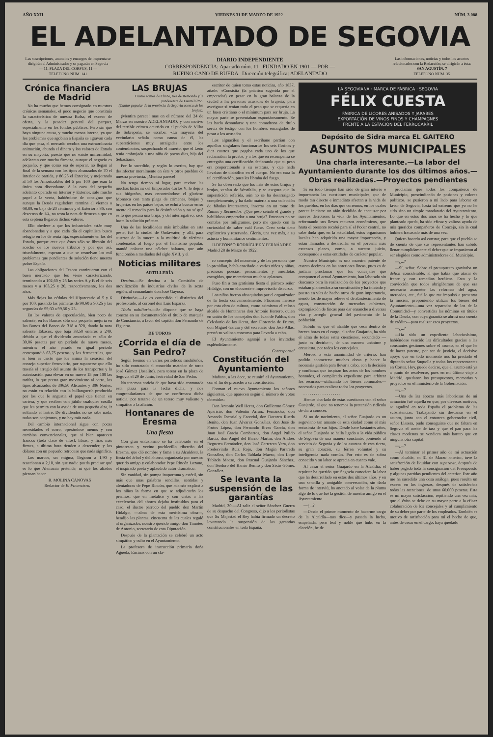AÑO XXII VIERNES 31 DE MARZO DE 1922 NÚM. 3.088
EL ADELANTADO DE SEGOVIA
Las suscripciones, anuncios y encargos de imprenta se dirigirán al Administrador y se pagarán en Segovia
— 11, PLAZA DEL CORPUS, 11 —
TELÉFONO NÚM. 141
DIARIO INDEPENDIENTE
CORRESPONDENCIA: Apartado núm. 11 FUNDADO EN 1901 — POR — RUFINO CANO DE RUEDA Dirección telegráfica: ADELANTADO
Las informaciones, noticias y todos los asuntos relacionados con la Redacción, se dirigirán a ésta:
SAN AGUSTÍN, 7
TELÉFONO NÚM. 35
Crónica financiera de Madrid
No ha mucho que hemos consignado en nuestras crónicas semanales, el poco negocio que constituía la característica de nuestra Bolsa, el exceso de oferta, y la pesadez general del parquet, especialmente en los fondos públicos. Pero sin que haya ninguna causa, y mucho menos interna, ya que los problemas que agobian a España se agravan cada día que pasa, el mercado recobra una extraordinaria animación, abunda el dinero y los valores de Estado en su mayoría, puesto que no existe uniformidad, adelantan con mucha firmeza, aunque el negocio es pequeño, y que como era de esperar, no llegan al final de la semana con los tipos alcanzados de 70 el interior de partida, y 86,25 el Exterior, y mejorando al 50 los Amortizables del 5 por 100 que eran la única nota discordante. A la caza del pequeño adelanto operado en Interior y Exterior, sale mucho papel a la venta, habiéndose de consignar que aunque la Deuda reguladora termina el viernes a 68,80, en baja de 20 céntimos y el Exterior a 86, con descenso de 1/4, no resta la nota de firmeza a que en esta septena llegaron dichos valores.
Ello obedece a que los industriales están muy abandonados y a que cada día el capitalista busca refugio en los de renta fija, especialmente en los del Estado, porque cree que éstos sólo se librarán del acecho de los nuevos tributos y por que así, triunfalmente, esperan a que se resuelvan los mil problemas que pendientes de solución tiene nuestra pobre España.
Las obligaciones del Tesoro continuaron con el buen mercado que les viene caracterizando, terminando a 102,60 y 25 las series A y B el de seis meses y a 103,25 y 20, respectivamente, los dos años.
Más flojas las cédulas del Hipotecario al 5 y 6 por 100, pasando las primeras de 90,60 a 90,25 y las segundas de 99,60 a 99,50 y 25.
En los valores de especulación, bien poco de saliente; en los Bancos sólo una pequeña mejoría en los Bonos del Banco de 318 a 320, dando la nota saliente Tabacos, que baja 38,50 enteros a 249, debido a que el dividendo anunciado es sólo de 30,06 pesetas por un período de nueve meses, mientras el año pasado en igual período correspondió 63,75 pesetas; y los ferrocarriles, que si bien es cierto que los anima la creación del consejo superior ferroviario, por suponerse que ello traería el arreglo del asunto de los transportes y la autorización para elevar en un nuevo 15 por 100 las tarifas, lo que presta gran movimiento al corro, los tipos alcanzados de 306,50 Alicantes y 306 Nortes, no están en relación con la bullanguería producida por los que le angustia el papel que tienen en cartera, y que reciben con júbilo cualquier cosilla que les permita con la ayuda de una pequeña alza, ir soltando el lastre. De dividendos no se sabe nada, todas son conjeturas, y no hay más nada.
Del cambio internacional sigue con pocas necesidades el corro, operándose menos y con cambios convencionales, que si bien aparecen francos (toda clase de ellos), libras, y liras más firmes, a última hora tienden a descender, y los dólares con un pequeño retroceso que nada significa.
Los marcos, un enigma, llegaron a 1,90 y reaccionan a 2,10, sin que nadie pueda precisar qué es lo que Alemania pretende, ni qué los aliados piensan hacer.
R. MOLINA CANOVAS
Redactor de El Financiero.
LAS BRUJAS
Cuatro somos de Chañe, tres de Remondo y la panderetera de Fuentelolmo.
(Cantar popular de la provincia de Segovia acerca de las brujas).
¡Mentira parece! mas en el número del 24 de Marzo en nuestro ADELANTADO, y con motivo del terrible crimen ocurrido en el pueblo de Villar de Sobrepeña, se escribe: «La mayoría del vecindario señala como causa de él, las supersticiones muy arraigadas entre los contendientes, sospechando el muerto, que el León tenía embrujada a una niña de pocos días, hija del Sebastián».
Por lo sucedido, y según lo escrito, hay que desinfectar moralmente en éste y otros pueblos de nuestra provincia. ¡Mentira parece!
No tengo tiempo ni lugar, para revisar las muchas historias del Emperador Carlos V; lo dejo a sus biógrafos, mas encontrándose el glorioso Monarca con tanta plaga de crímenes, brujas y brujerías en los países bajos, se echó a buscar en su mente el remedio para la desinfección y no sé qué es lo que pesara una bruja, y del interrogativo, saco hasta la solución práctica.
Una de las localidades más imbuídas en esta peste, fué la ciudad de Ondawater, y allí, para sustraer de la muerte a la multitud de víctimas condenadas al fuego por el fanatismo popular, mandó colocar una célebre balanza, que aún funcionaba a mediados del siglo XVII, y el
escritor de quien tomo estas noticias, año 1837, añade: «Consistía (la práctica sugerida por el emperador) en pesar en la gran balanza de la ciudad a las personas acusadas de brujería, para averiguar si tenían todo el peso que se requería en un buen cristiano o el mínimum para ser bruja. La mayor parte se presentaban espontáneamente. Se las hacía desnudarse y una comadrona de título servía de testigo con los hombres encargados de pesar a los acusados.
Los alguaciles y el escribano partían con aquellos singulares funcionarios los seis florines y diez cuartos que pagaba cada uno de los que reclamaban la prueba, y a los que en recompensa se entregaba una certificación declarando que su peso era proporcionado a su estatura, y que nada llevaban de diabólico en el cuerpo. No era cara la tal certificación, pues les libraba del fuego.
Se ha observado que los más de estos brujos y brujas, venían de Westfalia, y se asegura que la superstición referida, aún no se ha desarraigado completamente, y ha dado materia a una colección de fábulas interesantes, insertas en un tomo de Ruinas y Recuerdos. ¿Que peso señaló el grande y habilidoso emperador a una bruja? Entonces no se contaba por miligramos, pero me quedo con la curiosidad de saber cuál fuese. Creo sería dato explicativo y reservado. Gloria, una vez más, a su astucia y humanitarios sentimientos.
ILDEFONSO RODRÍGUEZ Y FERNÁNDEZ
Madrid 28 de Marzo de 1922.
Noticias militares
ARTILLERÍA
Destino.—Se destina a la Comisión de movilización de industrias civiles de la sexta región, al comandante don José Gayoso.
Distintivo.—Le es concedido el distintivo del profesorado, al coronel don Luis Esparza.
Título nobiliario.—Se dispone que se haga constar en su documentación el título de marqués de Constancia, a favor del capitán don Fernando de Figueras.
DE TOROS
¿Corrida el día de San Pedro?
Según leemos en varios periódicos madrileños, ha sido contratado el conocido matador de toros José Gómez (Joselito), para torear en la plaza de Segovia el 29 de Junio, festividad de San Pedro.
No tenemos noticia de que haya sido contratada esta plaza para la fecha dicha; y nos congratularíamos de que se confirmara dicha noticia, por tratarse de un torero muy valiente y simpático a la afición.
Hontanares de Eresma
Una fiesta
Con gran entusiasmo se ha celebrado en el pintoresco y vecino pueblecillo ribereño del Eresma, que dió nombre y fama a su Alcaldesa, la fiesta del árbol y del ahorro, organizada por nuestro querido amigo y colaborador Pepe Rincón Lozano, el inspirado poeta y aplaudido autor dramático.
Sin vanidad, sin pompa inoportuna y estéril, sin más que unas palabras sencillas, sentidas y alentadoras de Pepe Rincón, que además explicó a los niños la forma en que se adjudicarán los premios, que en metálico y con vistas a las excelencias del ahorro dejaba instituídos para el caso, el ilustre párroco del pueblo don Martín Hidalgo, —alma de esta meritísima obra—, bendijo las plantas, cincuenta de las cuales regaló al organizador, nuestro querido amigo don Timoteo de Antonio, secretario de esta Diputación.
Después de la plantación se celebró un acto simpático y culto en el Ayuntamiento.
La profesora de instrucción primaria doña Agueda, Encinas con un cla-
ro concepto del momento y de las personas que lo presidían, había enseñado a varios niños y niñas, preciosas poesías, pensamientos y anécdotas escogidos, que merecieron muchos aplausos.
Puso fin a tan gratísima fiesta el párroco señor Hidalgo, con un elocuente e improvisado discurso.
Los niños fueron obsequiados por el organizador de la fiesta convenientemente. Plácemes merece por esta obra de cultura, como asimismo el celoso alcalde de Hontanares don Antonio Herrero, quien en unión de los concejales don Juan de Pablos, don Celedonio de las Heras, don Florencio de Frutos, don Miguel García y del secretario don José Allas, prestó su valioso concurso para llevarla a cabo.
El Ayuntamiento agasajó a los invitados espléndidamente.
Corresponsal
Constitución del Ayuntamiento
Mañana, a las doce, se reunirá el Ayuntamiento, con el fin de proceder a su constitución.
Forman el nuevo Ayuntamiento los señores siguientes, que aparecen según el número de votos obtenidos:
Don Antonio Well Heras, don Guillermo Gómez Aparicio, don Valentín Arranz Fernández, don Amando Escorial y Escorial, don Doroteo Rueda Benito, don Juan Alvarez González, don José de Frutos López, don Fernando Rivas García, don Juan José García Combarros, don Angel Pulido Barcia, don Angel del Barrio Martín, don Andrés Reguerra Fernández, don José Carretero Vera, don Fredesvindo Ruiz Rojo, don Magín Parareda González, don Carlos Tablada Maeso, don Lope Tablada Maeso, don Pascual Guajardo Sánchez, don Teodoro del Barrio Benito y don Sixto Gómez González.
Se levanta la suspensión de las garantías
Madrid, 30.—Al salir el señor Sánchez Guerra de su despacho del Congreso, dijo a los periodistas que Su Majestad el Rey había firmado un decreto levantando la suspensión de las garantías constitucionales en toda España.
LA SEGOVIANA · MARCA DE FÁBRICA · SEGOVIA
FÉLIX CUESTA
FÁBRICA DE LICORES ANISADOS Y JARABES
EXPORTACIÓN DE VINOS FINOS Y CHAMPAGNES
FRENTE A LA ESTACIÓN DEL FERROCARRIL
Depósito de Sidra marca EL GAITERO
ASUNTOS MUNICIPALES
Una charla interesante.—La labor del Ayuntamiento durante los dos últimos años.—Obras realizadas.—Proyectos pendientes
Si en todo tiempo han sido de gran interés e importancia las cuestiones municipales, que de modo tan directo e inmediato afectan a la vida de los pueblos, en los días que corremos, en los cuales parece iniciarse un afán decidido de encauzar por nuevos derroteros la vida de los Ayuntamientos, reformando sus llevos recursos económicos, que hasta el presente recabó para sí el Poder central, no cabe duda que, en la actualidad, estos organismos locales han adquirido una mayor importancia, y están llamados a desarrollar en el porvenir más extensos planes, como, a nuestro juicio, corresponde a estas entidades de carácter popular.
Nuestro Municipio es una muestra patente de cuanto decimos en las anteriores líneas, pues es de justicia proclamar que los concejales que componen el actual Ayuntamiento, han laborado sin descanso para la realización de los proyectos que estaban planteados a su constitución y ha iniciado y puesto en vías de hecho otros de gran importancia, siendo los de mayor relieve el de abastecimiento de aguas, construcción de mercados cubiertos, expropiación de fincas para dar ensanche a diversas vías y arreglo general del pavimento de la población.
Sabido es que el alcalde que cesa dentro de breves horas en el cargo, el señor Guajardo, ha sido el alma de todas estas cuestiones, secundado —justo es decirlo—, de una manera unánime y entusiasta, por todos los concejales.
Merced a esta unanimidad de criterio, han podido acometerse muchas obras y hacer la necesaria gestión para llevar a cabo, con la decisión y confianza que inspiran los actos de los hombres honrados, el complicado expediente para arbitrar los recursos—utilizando los bienes comunales—necesarios para realizar todos los proyectos.
. . . . . . . . . . . . . . . . . .
Hemos charlado de estas cuestiones con el señor Guajardo, al que no tenemos la pretensión ridícula de dar a conocer.
Si no de nacimiento, el señor Guajardo es un segoviano tan amante de esta ciudad como el más entusiasta de sus hijos. Desde hace bastantes años, el señor Guajardo se halla ligado a la vida pública de Segovia de una manera constante, poniendo al servicio de Segovia y de los asuntos de esta tierra, su gran corazón, su férrea voluntad y su inteligencia nada común. Por esto es de sobra conocido y su labor se aprecia en cuanto vale.
Al cesar el señor Guajardo en la Alcaldía, el repórter ha querido que Segovia conociera la labor que ha desarrollado en estos dos últimos años, y en una sencilla y amigable conversación, sin darla forma de interviú, ha anotado al volar de la pluma algo de lo que fué la gestión de nuestro amigo en el Ayuntamiento.
—¿...?
—Desde el primer momento de hacerme cargo de la Alcaldía—nos dice—y pasada la lucha, empeñada, pero leal y noble que hubo en la elección, he de
proclamar que todos los compañeros de Municipio, prescindiendo de pasiones y colores políticos, se pusieron a mi lado para laborar en favor de Segovia, hasta tal extremo que yo no he sido sino un simple mandatario del Ayuntamiento. Lo que en estos dos años se ha hecho y lo que planteado queda, ha sido eficaz y valiosa ayuda de mis queridos compañeros de Concejo, sin la cual hubiera fracasado más de una vez.
Quiero hacerlo así constar, para que el pueblo se dé cuenta de que sus representantes han sabido llenar cumplidamente el deber que se impusieron al ser elegidos como administradores del Municipio.
—¿...?
—Sí, señor. Sobre el presupuesto gravitaba un déficit considerable, al que había que atacar de frente y con remedios heróicos. Esto y la convicción que todos abrigábamos de que era necesario acometer las reformas del agua, mercados, etc., fué lo que me impulsó a presentar la moción, proponiendo utilizar los bienes del Ayuntamiento—una vez separados de los de la Comunidad—y convertidas las nóminas en títulos de la Deuda, con cuya garantía se abrirá una cuenta de crédito—para realizar esos proyectos.
—¿...?
—Ha sido un expediente laboriosísimo, habiéndose vencido las dificultades gracias a las constantes gestiones sobre el asunto, en el que he de hacer patente, por ser de justicia, el decisivo apoyo que en todo momento nos ha prestado el diputado señor Suquella y todos los representantes en Cortes. Hoy, puede decirse, que el asunto está ya a punto de resolverse, pues en mi último viaje a Madrid, quedaron los presupuestos, memorias y proyectos en el ministerio de la Gobernación.
—¿...?
—Una de las épocas más laboriosas de mi actuación fué aquella en que, por diversos motivos, se agudizó en toda España el problema de las subsistencias. Trabajando sin descanso en el asunto, junto con el entonces gobernador civil, señor Llasera, pudo conseguirse que no faltara en Segovia el aceite de tasa y que el pan para las clases modestas se vendiera más barato que en ninguna otra capital.
—¿...?
—Al terminar el primer año de mi actuación como alcalde, en 31 de Marzo anterior, tuve la satisfacción de liquidar con superavit, después de haber pagado toda la consignación del Presupuesto y algunas partidas pendientes del anterior. Este año me ha sucedido una cosa análoga, pues resulta un exceso en los ingresos, después de satisfechas todas las atenciones, de unas 60.000 pesetas. Esta es mi mayor satisfacción, repitiendo una vez más, que el éxito se debe en su mayor parte a la eficaz colaboración de los concejales y al cumplimiento de su deber por parte de los empleados. También es motivo de satisfacción para mí el hecho de que, antes de cesar en el cargo, haya quedado